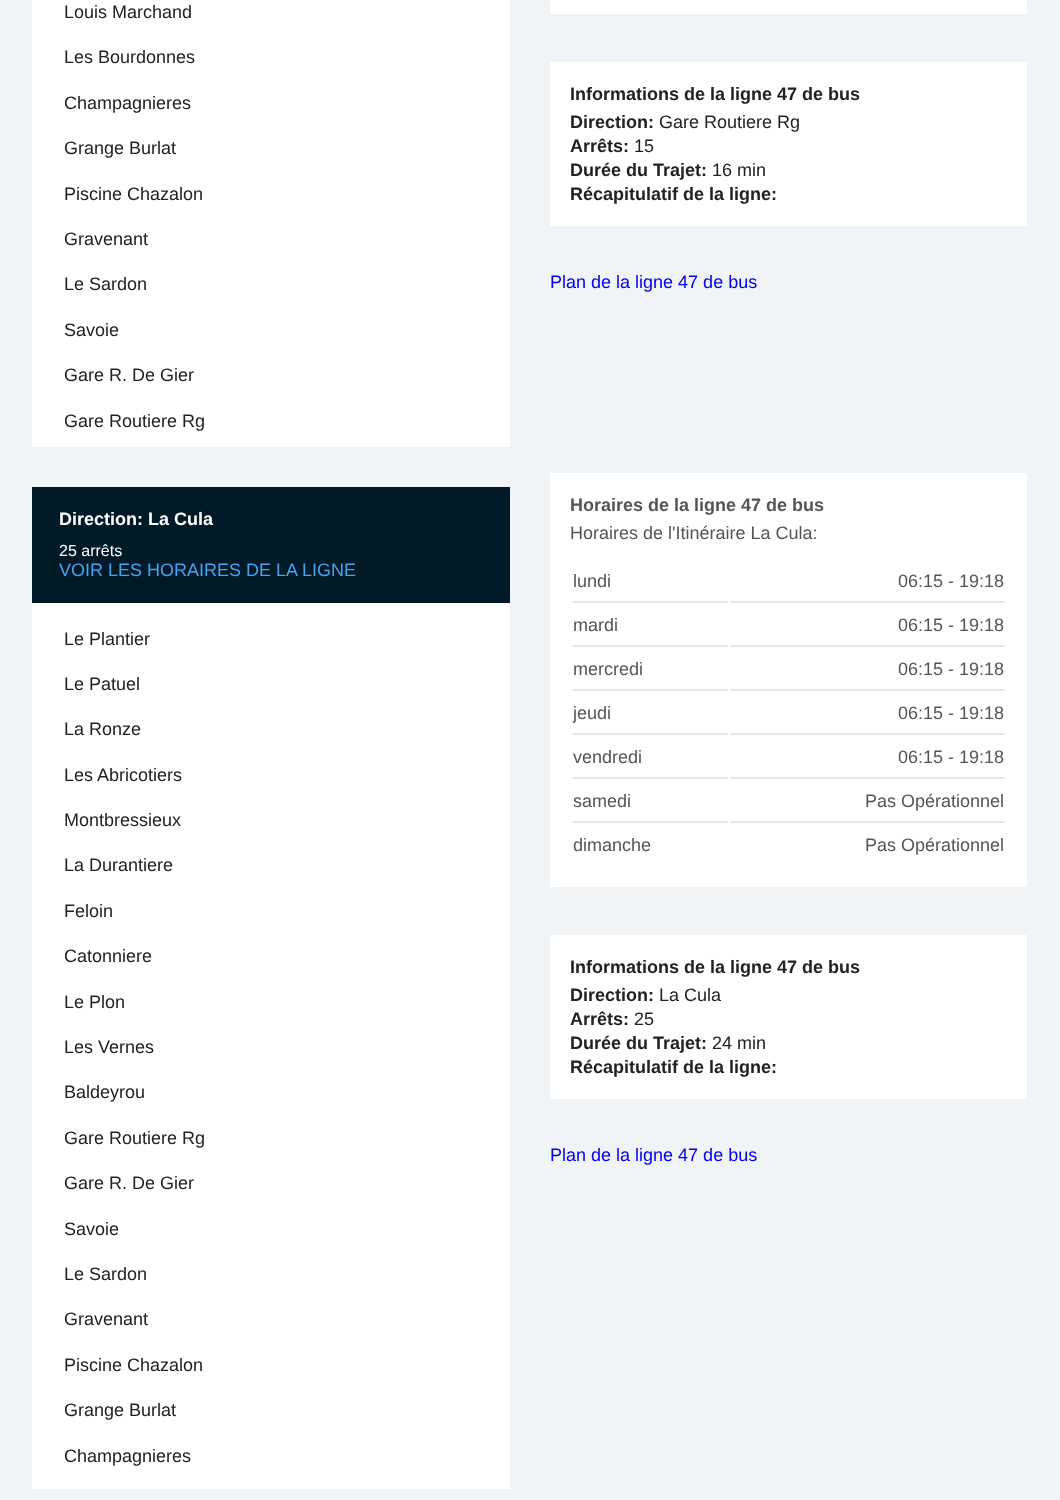Louis Marchand
Les Bourdonnes
Champagnieres
Grange Burlat
Piscine Chazalon
Gravenant
Le Sardon
Savoie
Gare R. De Gier
Gare Routiere Rg
Direction: La Cula
25 arrêts
VOIR LES HORAIRES DE LA LIGNE
Le Plantier
Le Patuel
La Ronze
Les Abricotiers
Montbressieux
La Durantiere
Feloin
Catonniere
Le Plon
Les Vernes
Baldeyrou
Gare Routiere Rg
Gare R. De Gier
Savoie
Le Sardon
Gravenant
Piscine Chazalon
Grange Burlat
Champagnieres
Informations de la ligne 47 de bus
Direction: Gare Routiere Rg
Arrêts: 15
Durée du Trajet: 16 min
Récapitulatif de la ligne:
Plan de la ligne 47 de bus
Horaires de la ligne 47 de bus
Horaires de l'Itinéraire La Cula:
| lundi | 06:15 - 19:18 |
| mardi | 06:15 - 19:18 |
| mercredi | 06:15 - 19:18 |
| jeudi | 06:15 - 19:18 |
| vendredi | 06:15 - 19:18 |
| samedi | Pas Opérationnel |
| dimanche | Pas Opérationnel |
Informations de la ligne 47 de bus
Direction: La Cula
Arrêts: 25
Durée du Trajet: 24 min
Récapitulatif de la ligne:
Plan de la ligne 47 de bus